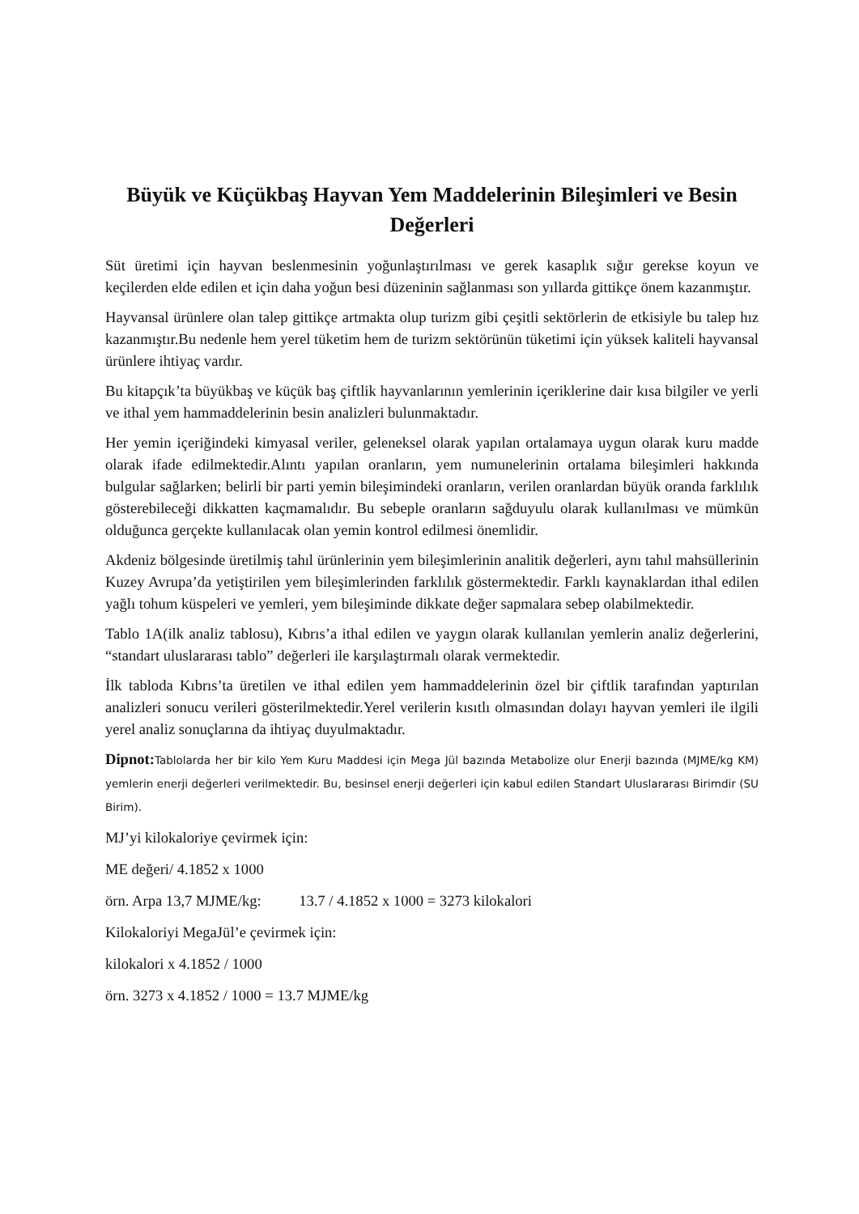Büyük ve Küçükbaş Hayvan Yem Maddelerinin Bileşimleri ve Besin Değerleri
Süt üretimi için hayvan beslenmesinin yoğunlaştırılması ve gerek kasaplık sığır gerekse koyun ve keçilerden elde edilen et için daha yoğun besi düzeninin sağlanması son yıllarda gittikçe önem kazanmıştır.
Hayvansal ürünlere olan talep gittikçe artmakta olup turizm gibi çeşitli sektörlerin de etkisiyle bu talep hız kazanmıştır.Bu nedenle hem yerel tüketim hem de turizm sektörünün tüketimi için yüksek kaliteli hayvansal ürünlere ihtiyaç vardır.
Bu kitapçık’ta büyükbaş ve küçük baş çiftlik hayvanlarının yemlerinin içeriklerine dair kısa bilgiler ve yerli ve ithal yem hammaddelerinin besin analizleri bulunmaktadır.
Her yemin içeriğindeki kimyasal veriler, geleneksel olarak yapılan ortalamaya uygun olarak kuru madde olarak ifade edilmektedir.Alıntı yapılan oranların, yem numunelerinin ortalama bileşimleri hakkında bulgular sağlarken; belirli bir parti yemin bileşimindeki oranların, verilen oranlardan büyük oranda farklılık gösterebileceği dikkatten kaçmamalıdır. Bu sebeple oranların sağduyulu olarak kullanılması ve mümkün olduğunca gerçekte kullanılacak olan yemin kontrol edilmesi önemlidir.
Akdeniz bölgesinde üretilmiş tahıl ürünlerinin yem bileşimlerinin analitik değerleri, aynı tahıl mahsüllerinin Kuzey Avrupa’da yetiştirilen yem bileşimlerinden farklılık göstermektedir. Farklı kaynaklardan ithal edilen yağlı tohum küspeleri ve yemleri, yem bileşiminde dikkate değer sapmalara sebep olabilmektedir.
Tablo 1A(ilk analiz tablosu), Kıbrıs’a ithal edilen ve yaygın olarak kullanılan yemlerin analiz değerlerini, “standart uluslararası tablo” değerleri ile karşılaştırmalı olarak vermektedir.
İlk tabloda Kıbrıs’ta üretilen ve ithal edilen yem hammaddelerinin özel bir çiftlik tarafından yaptırılan analizleri sonucu verileri gösterilmektedir.Yerel verilerin kısıtlı olmasından dolayı hayvan yemleri ile ilgili yerel analiz sonuçlarına da ihtiyaç duyulmaktadır.
Dipnot: Tablolarda her bir kilo Yem Kuru Maddesi için Mega Jül bazında Metabolize olur Enerji bazında (MJME/kg KM) yemlerin enerji değerleri verilmektedir. Bu, besinsel enerji değerleri için kabul edilen Standart Uluslararası Birimdir (SU Birim).
MJ’yi kilokaloriye çevirmek için:
ME değeri/ 4.1852 x 1000
örn. Arpa 13,7 MJME/kg: 13.7 / 4.1852 x 1000 = 3273 kilokalori
Kilokaloriyi MegaJül’e çevirmek için:
kilokalori x 4.1852 / 1000
örn. 3273 x 4.1852 / 1000 = 13.7 MJME/kg